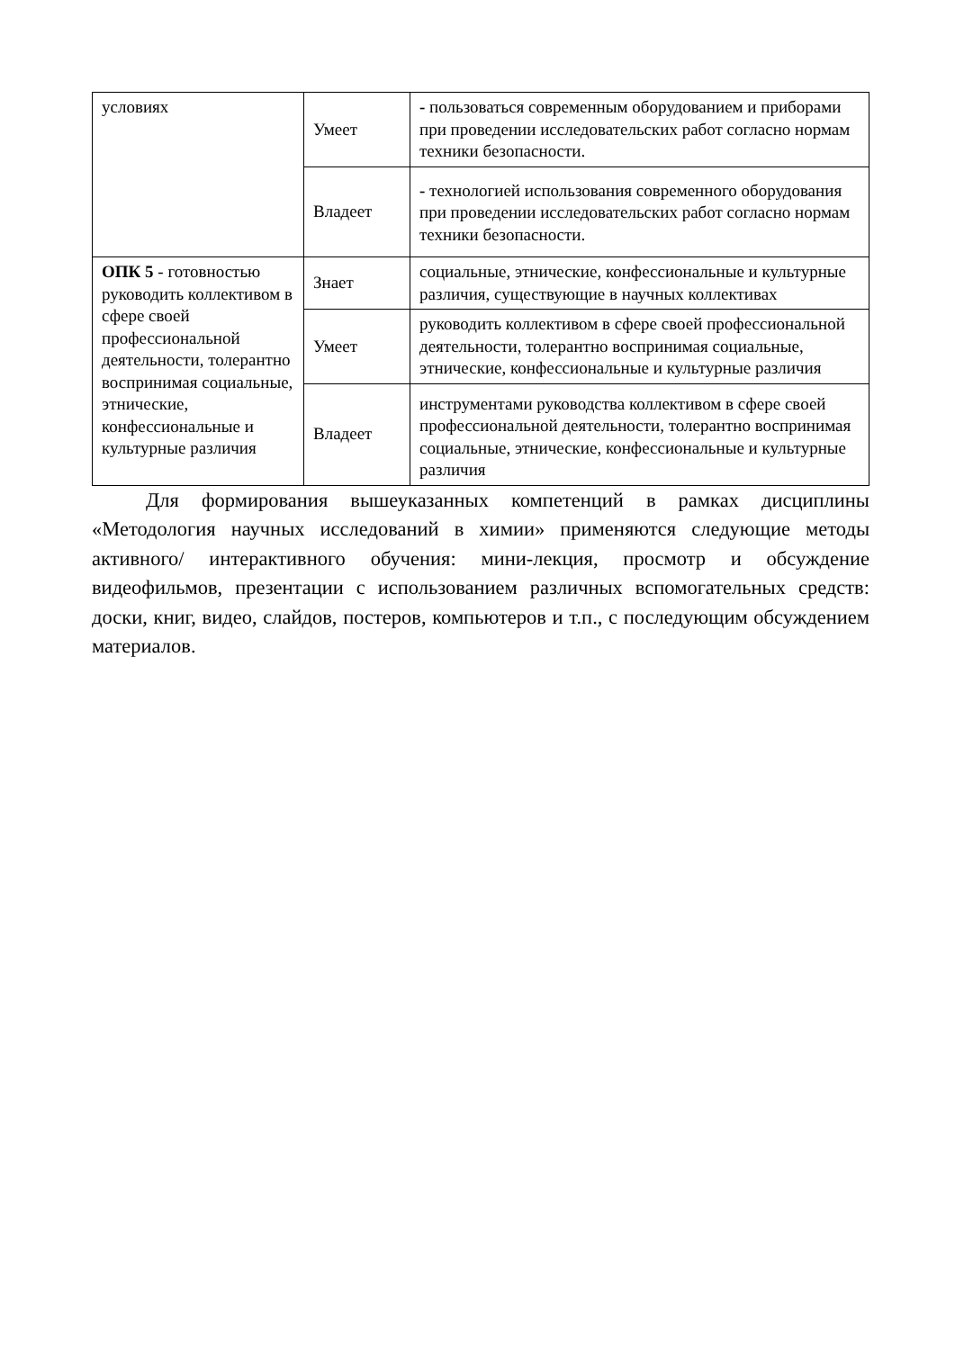| условиях | Умеет | - пользоваться современным оборудованием и приборами при проведении исследовательских работ согласно нормам техники безопасности. |
| | Владеет | - технологией использования современного оборудования при проведении исследовательских работ согласно нормам техники безопасности. |
| ОПК 5 - готовностью руководить коллективом в сфере своей профессиональной деятельности, толерантно воспринимая социальные, этнические, конфессиональные и культурные различия | Знает | социальные, этнические, конфессиональные и культурные различия, существующие в научных коллективах |
| | Умеет | руководить коллективом в сфере своей профессиональной деятельности, толерантно воспринимая социальные, этнические, конфессиональные и культурные различия |
| | Владеет | инструментами руководства коллективом в сфере своей профессиональной деятельности, толерантно воспринимая социальные, этнические, конфессиональные и культурные различия |
Для формирования вышеуказанных компетенций в рамках дисциплины «Методология научных исследований в химии» применяются следующие методы активного/ интерактивного обучения: мини-лекция, просмотр и обсуждение видеофильмов, презентации с использованием различных вспомогательных средств: доски, книг, видео, слайдов, постеров, компьютеров и т.п., с последующим обсуждением материалов.